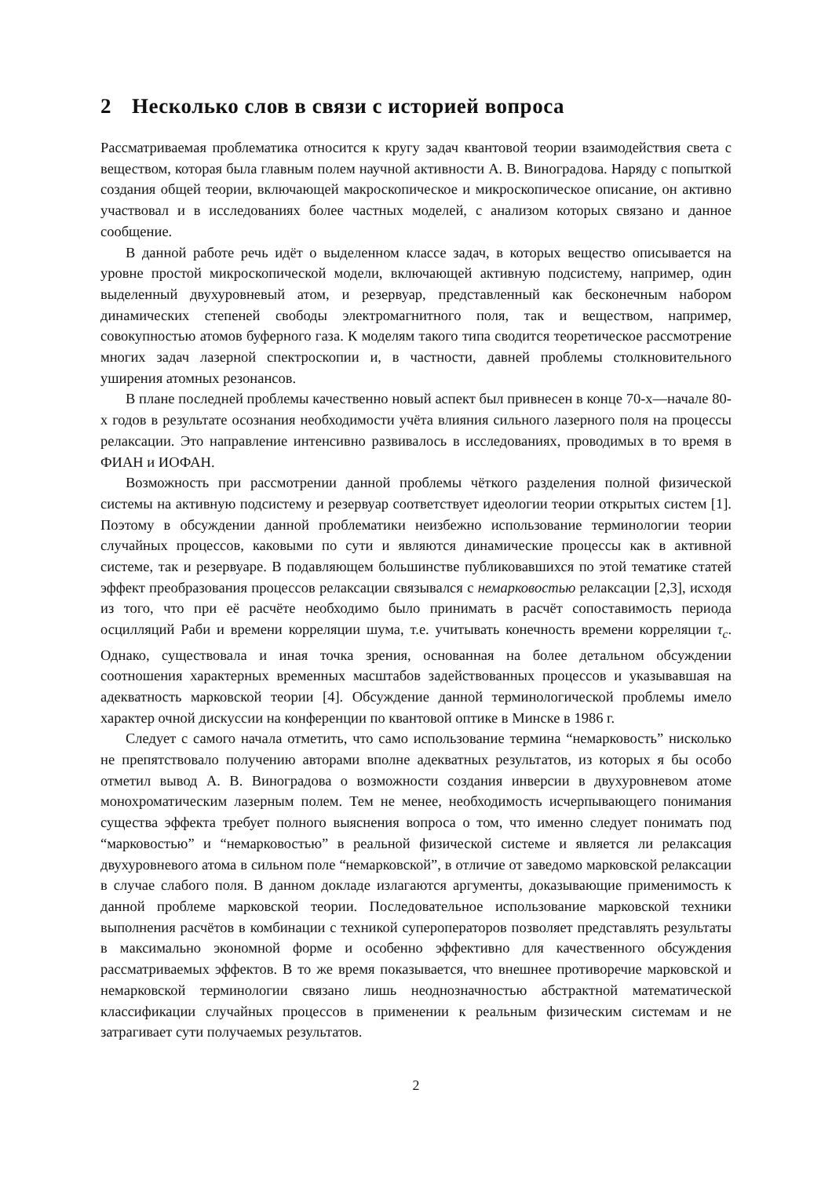2 Несколько слов в связи с историей вопроса
Рассматриваемая проблематика относится к кругу задач квантовой теории взаимодействия света с веществом, которая была главным полем научной активности А. В. Виноградова. Наряду с попыткой создания общей теории, включающей макроскопическое и микроскопическое описание, он активно участвовал и в исследованиях более частных моделей, с анализом которых связано и данное сообщение.
В данной работе речь идёт о выделенном классе задач, в которых вещество описывается на уровне простой микроскопической модели, включающей активную подсистему, например, один выделенный двухуровневый атом, и резервуар, представленный как бесконечным набором динамических степеней свободы электромагнитного поля, так и веществом, например, совокупностью атомов буферного газа. К моделям такого типа сводится теоретическое рассмотрение многих задач лазерной спектроскопии и, в частности, давней проблемы столкновительного уширения атомных резонансов.
В плане последней проблемы качественно новый аспект был привнесен в конце 70-х—начале 80-х годов в результате осознания необходимости учёта влияния сильного лазерного поля на процессы релаксации. Это направление интенсивно развивалось в исследованиях, проводимых в то время в ФИАН и ИОФАН.
Возможность при рассмотрении данной проблемы чёткого разделения полной физической системы на активную подсистему и резервуар соответствует идеологии теории открытых систем [1]. Поэтому в обсуждении данной проблематики неизбежно использование терминологии теории случайных процессов, каковыми по сути и являются динамические процессы как в активной системе, так и резервуаре. В подавляющем большинстве публиковавшихся по этой тематике статей эффект преобразования процессов релаксации связывался с немарковостью релаксации [2,3], исходя из того, что при её расчёте необходимо было принимать в расчёт сопоставимость периода осцилляций Раби и времени корреляции шума, т.е. учитывать конечность времени корреляции τ<sub>c</sub>. Однако, существовала и иная точка зрения, основанная на более детальном обсуждении соотношения характерных временных масштабов задействованных процессов и указывавшая на адекватность марковской теории [4]. Обсуждение данной терминологической проблемы имело характер очной дискуссии на конференции по квантовой оптике в Минске в 1986 г.
Следует с самого начала отметить, что само использование термина “немарковость” нисколько не препятствовало получению авторами вполне адекватных результатов, из которых я бы особо отметил вывод А. В. Виноградова о возможности создания инверсии в двухуровневом атоме монохроматическим лазерным полем. Тем не менее, необходимость исчерпывающего понимания существа эффекта требует полного выяснения вопроса о том, что именно следует понимать под “марковостью” и “немарковостью” в реальной физической системе и является ли релаксация двухуровневого атома в сильном поле “немарковской”, в отличие от заведомо марковской релаксации в случае слабого поля. В данном докладе излагаются аргументы, доказывающие применимость к данной проблеме марковской теории. Последовательное использование марковской техники выполнения расчётов в комбинации с техникой супероператоров позволяет представлять результаты в максимально экономной форме и особенно эффективно для качественного обсуждения рассматриваемых эффектов. В то же время показывается, что внешнее противоречие марковской и немарковской терминологии связано лишь неоднозначностью абстрактной математической классификации случайных процессов в применении к реальным физическим системам и не затрагивает сути получаемых результатов.
2